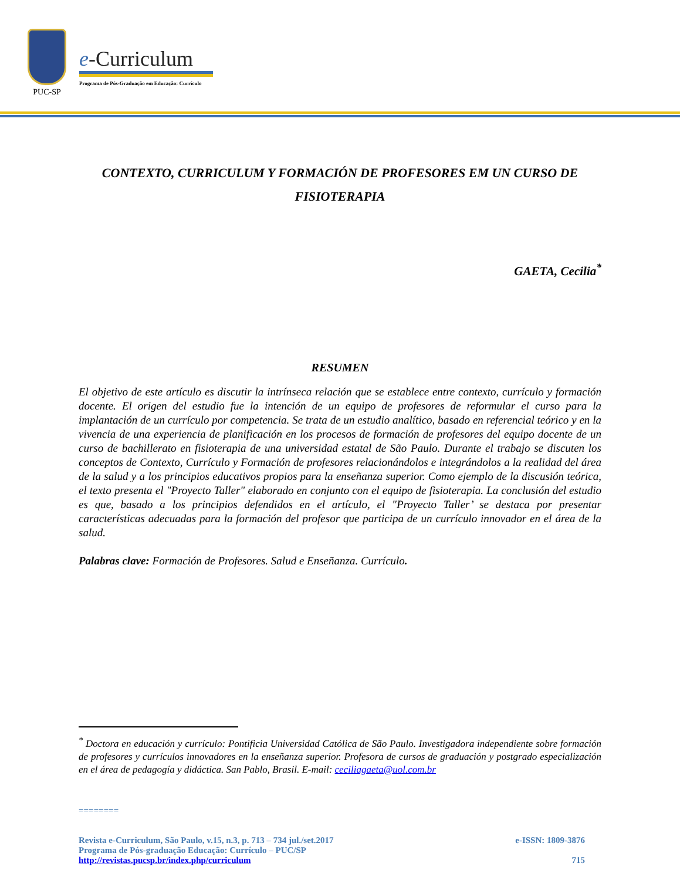PUC-SP
e-Curriculum
Programa de Pós-Graduação em Educação: Currículo
CONTEXTO, CURRICULUM Y FORMACIÓN DE PROFESORES EM UN CURSO DE FISIOTERAPIA
GAETA, Cecilia<sup>*</sup>
RESUMEN
El objetivo de este artículo es discutir la intrínseca relación que se establece entre contexto, currículo y formación docente. El origen del estudio fue la intención de un equipo de profesores de reformular el curso para la implantación de un currículo por competencia. Se trata de un estudio analítico, basado en referencial teórico y en la vivencia de una experiencia de planificación en los procesos de formación de profesores del equipo docente de un curso de bachillerato en fisioterapia de una universidad estatal de São Paulo. Durante el trabajo se discuten los conceptos de Contexto, Currículo y Formación de profesores relacionándolos e integrándolos a la realidad del área de la salud y a los principios educativos propios para la enseñanza superior. Como ejemplo de la discusión teórica, el texto presenta el "Proyecto Taller" elaborado en conjunto con el equipo de fisioterapia. La conclusión del estudio es que, basado a los principios defendidos en el artículo, el "Proyecto Taller’ se destaca por presentar características adecuadas para la formación del profesor que participa de un currículo innovador en el área de la salud.
Palabras clave: Formación de Profesores. Salud e Enseñanza. Currículo.
<sup>*</sup> Doctora en educación y currículo: Pontificia Universidad Católica de São Paulo. Investigadora independiente sobre formación de profesores y currículos innovadores en la enseñanza superior. Profesora de cursos de graduación y postgrado especialización en el área de pedagogía y didáctica. San Pablo, Brasil. E-mail: ceciliagaeta@uol.com.br
========
Revista e-Curriculum, São Paulo, v.15, n.3, p. 713 – 734 jul./set.2017 e-ISSN: 1809-3876
Programa de Pós-graduação Educação: Currículo – PUC/SP
http://revistas.pucsp.br/index.php/curriculum 715